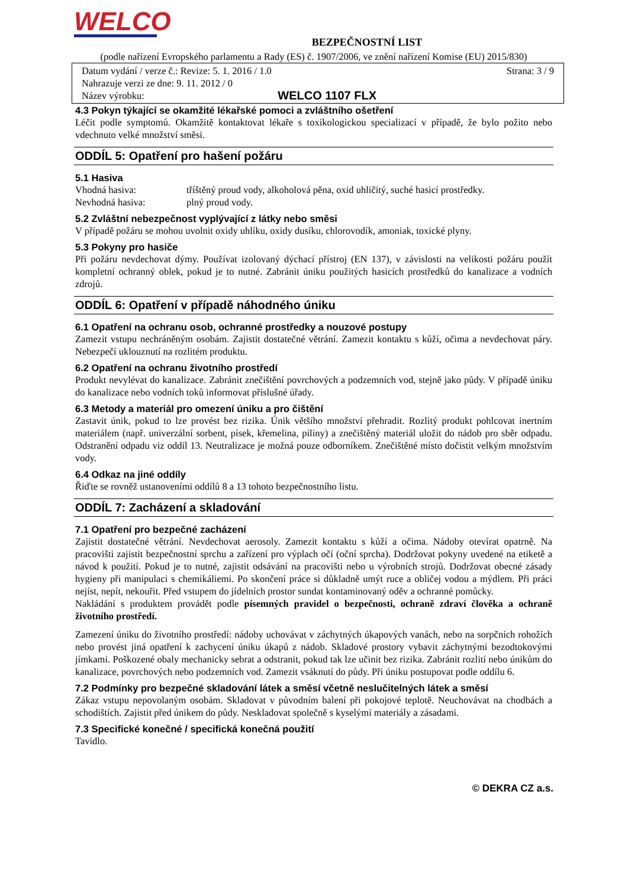WELCO
BEZPEČNOSTNÍ LIST
(podle nařízení Evropského parlamentu a Rady (ES) č. 1907/2006, ve znění nařízení Komise (EU) 2015/830)
Datum vydání / verze č.: Revize: 5. 1. 2016 / 1.0 Strana: 3 / 9
Nahrazuje verzi ze dne: 9. 11. 2012 / 0
Název výrobku: WELCO 1107 FLX
4.3 Pokyn týkající se okamžité lékařské pomoci a zvláštního ošetření
Léčit podle symptomů. Okamžitě kontaktovat lékaře s toxikologickou specializací v případě, že bylo požito nebo vdechnuto velké množství směsi.
ODDÍL 5: Opatření pro hašení požáru
5.1 Hasiva
Vhodná hasiva: tříštěný proud vody, alkoholová pěna, oxid uhličitý, suché hasicí prostředky.
Nevhodná hasiva: plný proud vody.
5.2 Zvláštní nebezpečnost vyplývající z látky nebo směsi
V případě požáru se mohou uvolnit oxidy uhlíku, oxidy dusíku, chlorovodík, amoniak, toxické plyny.
5.3 Pokyny pro hasiče
Při požáru nevdechovat dýmy. Používat izolovaný dýchací přístroj (EN 137), v závislosti na velikosti požáru použít kompletní ochranný oblek, pokud je to nutné. Zabránit úniku použitých hasicích prostředků do kanalizace a vodních zdrojů.
ODDÍL 6: Opatření v případě náhodného úniku
6.1 Opatření na ochranu osob, ochranné prostředky a nouzové postupy
Zamezit vstupu nechráněným osobám. Zajistit dostatečné větrání. Zamezit kontaktu s kůží, očima a nevdechovat páry. Nebezpečí uklouznutí na rozlitém produktu.
6.2 Opatření na ochranu životního prostředí
Produkt nevylévat do kanalizace. Zabránit znečištění povrchových a podzemních vod, stejně jako půdy. V případě úniku do kanalizace nebo vodních toků informovat příslušné úřady.
6.3 Metody a materiál pro omezení úniku a pro čištění
Zastavit únik, pokud to lze provést bez rizika. Únik většího množství přehradit. Rozlitý produkt pohlcovat inertním materiálem (např. univerzální sorbent, písek, křemelina, piliny) a znečištěný materiál uložit do nádob pro sběr odpadu. Odstranění odpadu viz oddíl 13. Neutralizace je možná pouze odborníkem. Znečištěné místo dočistit velkým množstvím vody.
6.4 Odkaz na jiné oddíly
Řiďte se rovněž ustanoveními oddílů 8 a 13 tohoto bezpečnostního listu.
ODDÍL 7: Zacházení a skladování
7.1 Opatření pro bezpečné zacházení
Zajistit dostatečné větrání. Nevdechovat aerosoly. Zamezit kontaktu s kůží a očima. Nádoby otevírat opatrně. Na pracovišti zajistit bezpečnostní sprchu a zařízení pro výplach očí (oční sprcha). Dodržovat pokyny uvedené na etiketě a návod k použití. Pokud je to nutné, zajistit odsávání na pracovišti nebo u výrobních strojů. Dodržovat obecné zásady hygieny při manipulaci s chemikáliemi. Po skončení práce si důkladně umýt ruce a obličej vodou a mýdlem. Při práci nejíst, nepít, nekouřit. Před vstupem do jídelních prostor sundat kontaminovaný oděv a ochranné pomůcky.
Nakládání s produktem provádět podle písemných pravidel o bezpečnosti, ochraně zdraví člověka a ochraně životního prostředí.
Zamezení úniku do životního prostředí: nádoby uchovávat v záchytných úkapových vanách, nebo na sorpčních rohožích nebo provést jiná opatření k zachycení úniku úkapů z nádob. Skladové prostory vybavit záchytnými bezodtokovými jímkami. Poškozené obaly mechanicky sebrat a odstranit, pokud tak lze učinit bez rizika. Zabránit rozlití nebo únikům do kanalizace, povrchových nebo podzemních vod. Zamezit vsáknutí do půdy. Při úniku postupovat podle oddílu 6.
7.2 Podmínky pro bezpečné skladování látek a směsí včetně neslučitelných látek a směsí
Zákaz vstupu nepovolaným osobám. Skladovat v původním balení při pokojové teplotě. Neuchovávat na chodbách a schodištích. Zajistit před únikem do půdy. Neskladovat společně s kyselými materiály a zásadami.
7.3 Specifické konečné / specifická konečná použití
Tavidlo.
© DEKRA CZ a.s.